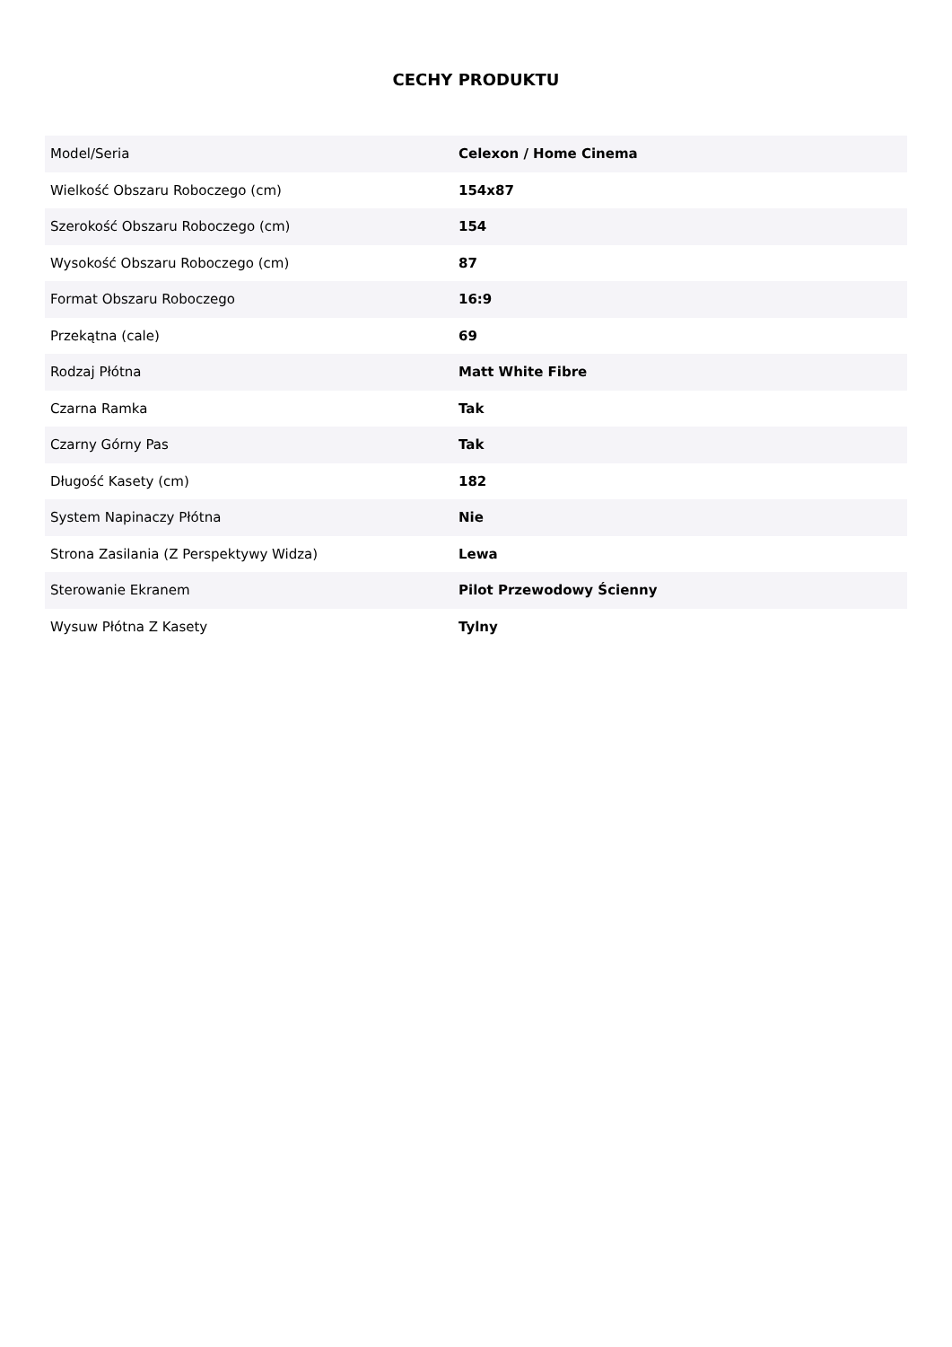CECHY PRODUKTU
| Model/Seria | Celexon / Home Cinema |
| Wielkość Obszaru Roboczego (cm) | 154x87 |
| Szerokość Obszaru Roboczego (cm) | 154 |
| Wysokość Obszaru Roboczego (cm) | 87 |
| Format Obszaru Roboczego | 16:9 |
| Przekątna (cale) | 69 |
| Rodzaj Płótna | Matt White Fibre |
| Czarna Ramka | Tak |
| Czarny Górny Pas | Tak |
| Długość Kasety (cm) | 182 |
| System Napinaczy Płótna | Nie |
| Strona Zasilania (Z Perspektywy Widza) | Lewa |
| Sterowanie Ekranem | Pilot Przewodowy Ścienny |
| Wysuw Płótna Z Kasety | Tylny |